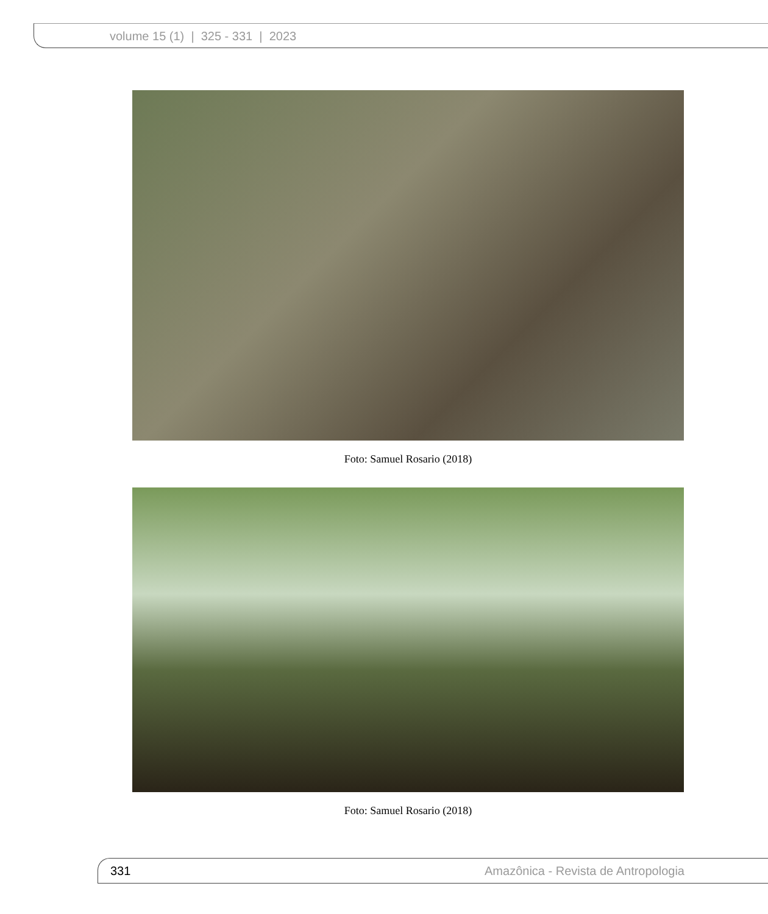volume 15 (1) | 325 - 331 | 2023
Foto: Samuel Rosario (2018)
Foto: Samuel Rosario (2018)
331 Amazônica - Revista de Antropologia